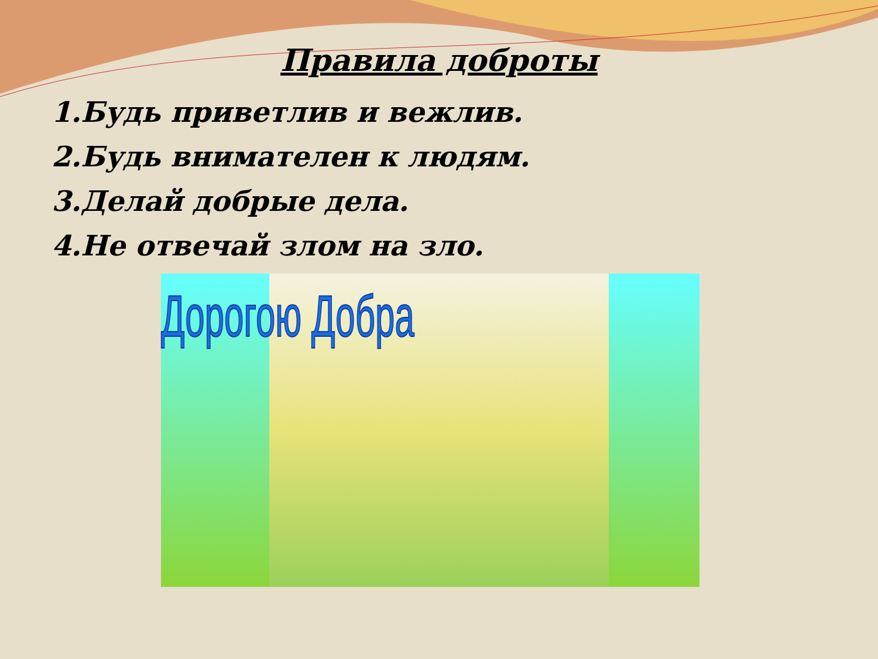Правила доброты
1.Будь приветлив и вежлив.
2.Будь внимателен к людям.
3.Делай добрые дела.
4.Не отвечай злом на зло.
Дорогою Добра